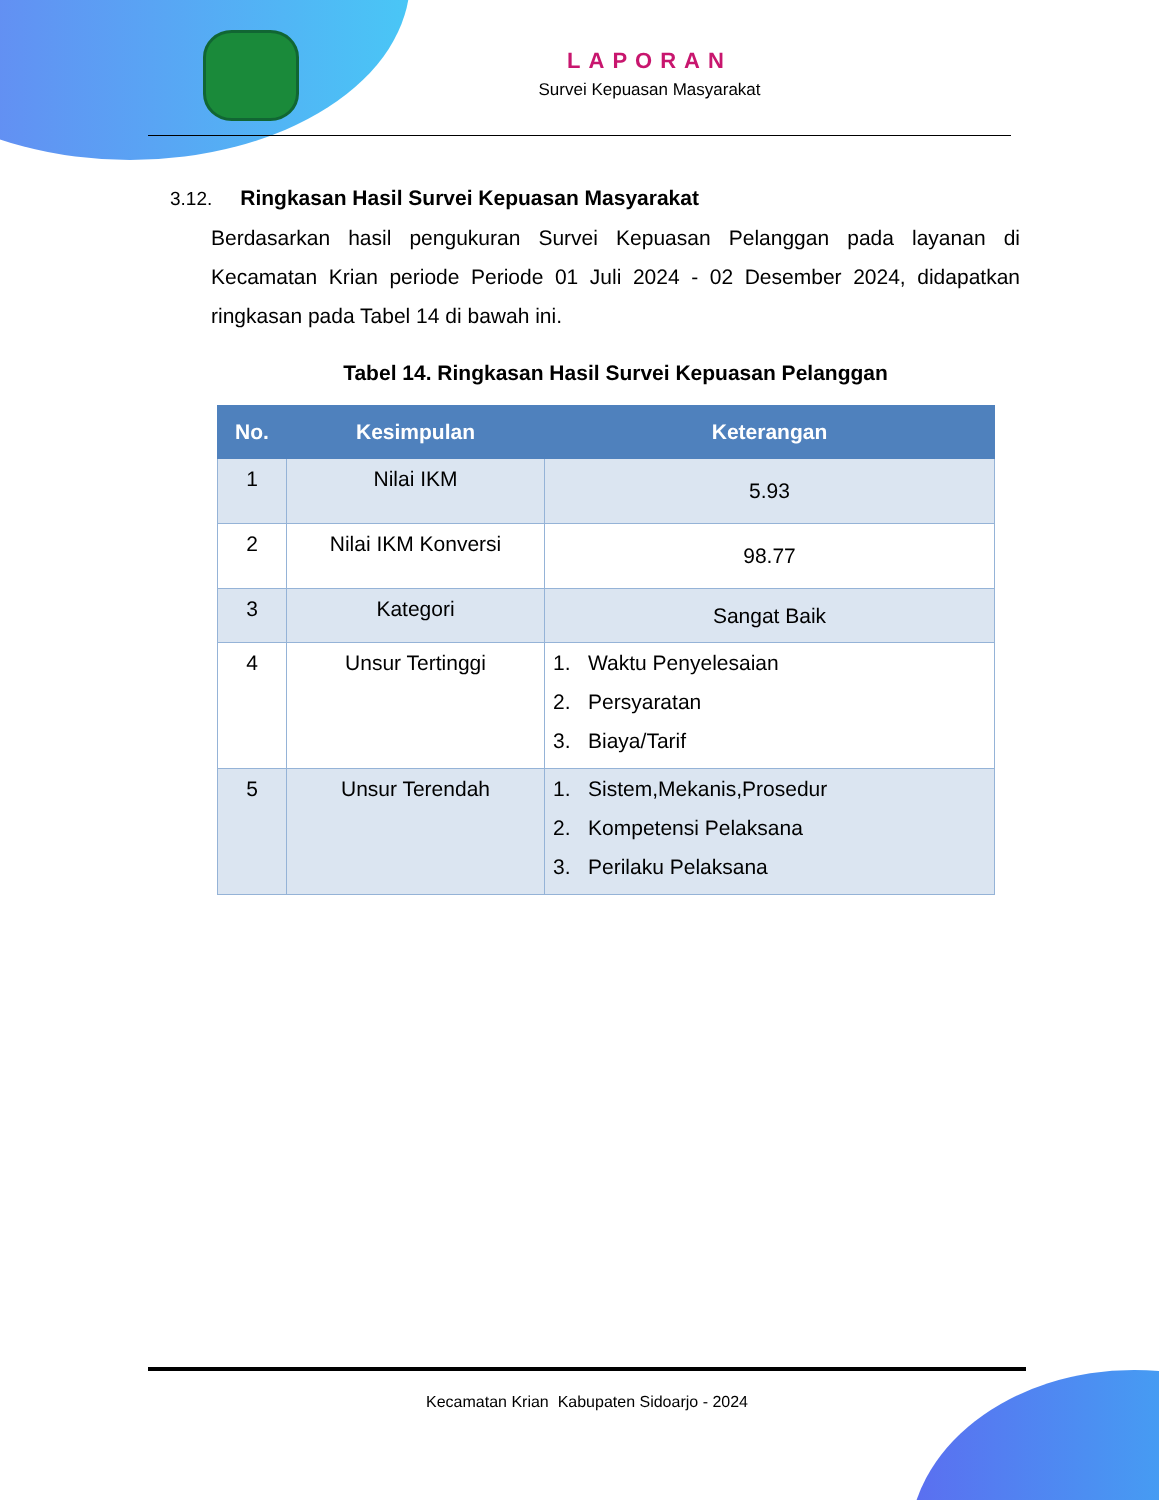LAPORAN
Survei Kepuasan Masyarakat
3.12. Ringkasan Hasil Survei Kepuasan Masyarakat
Berdasarkan hasil pengukuran Survei Kepuasan Pelanggan pada layanan di Kecamatan Krian periode Periode 01 Juli 2024 - 02 Desember 2024, didapatkan ringkasan pada Tabel 14 di bawah ini.
Tabel 14. Ringkasan Hasil Survei Kepuasan Pelanggan
| No. | Kesimpulan | Keterangan |
| --- | --- | --- |
| 1 | Nilai IKM | 5.93 |
| 2 | Nilai IKM Konversi | 98.77 |
| 3 | Kategori | Sangat Baik |
| 4 | Unsur Tertinggi | 1. Waktu Penyelesaian 2. Persyaratan 3. Biaya/Tarif |
| 5 | Unsur Terendah | 1. Sistem,Mekanis,Prosedur 2. Kompetensi Pelaksana 3. Perilaku Pelaksana |
Kecamatan Krian Kabupaten Sidoarjo - 2024